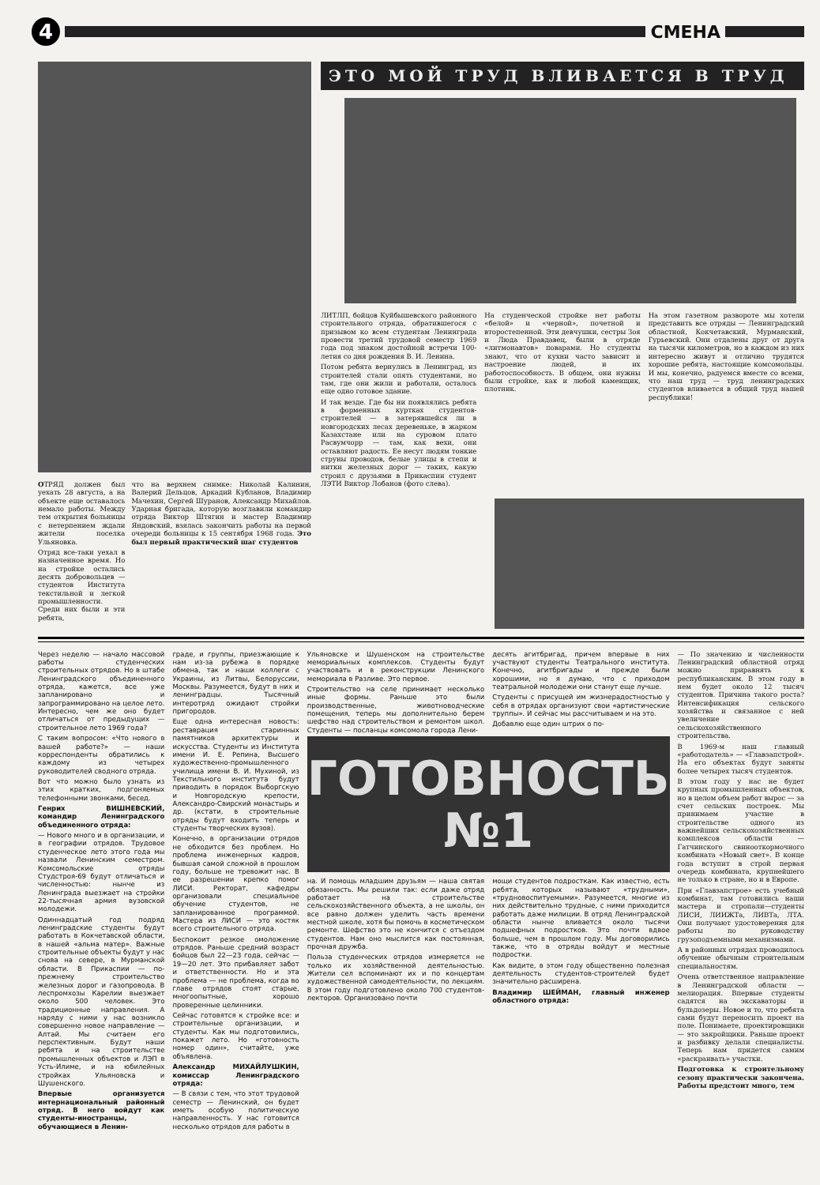4
СМЕНА
ОТРЯД должен был уехать 28 августа, а на объекте еще оставалось немало работы. Между тем открытия больницы с нетерпением ждали жители поселка Ульяновка.
Отряд все-таки уехал в назначенное время. Но на стройке остались десять добровольцев — студентов Института текстильной и легкой промышленности. Среди них были и эти ребята,
что на верхнем снимке: Николай Калинин, Валерий Дельцов, Аркадий Кубланов, Владимир Мачехин, Сергей Шуранов, Александр Михайлов. Ударная бригада, которую возглавили командир отряда Виктор Штягин и мастер Владимир Яндовский, взялась закончить работы на первой очереди больницы к 15 сентября 1968 года. Это был первый практический шаг студентов
ЭТО МОЙ ТРУД ВЛИВАЕТСЯ В ТРУД
ЛИТЛП, бойцов Куйбышевского районного строительного отряда, обратившегося с призывом ко всем студентам Ленинграда провести третий трудовой семестр 1969 года под знаком достойной встречи 100-летия со дня рождения В. И. Ленина.
Потом ребята вернулись в Ленинград, из строителей стали опять студентами, но там, где они жили и работали, осталось еще одно готовое здание.
И так везде. Где бы ни появлялись ребята в форменных куртках студентов-строителей — в затерявшейся ли в новгородских лесах деревеньке, в жарком Казахстане или на суровом плато Расвумчорр — там, как вехи, они оставляют радость. Ее несут людям тонкие струны проводов, белые улицы в степи и нитки железных дорог — таких, какую строил с друзьями в Прикаспии студент ЛЭТИ Виктор Лобанов (фото слева).
На студенческой стройке нет работы «белой» и «черной», почетной и второстепенной. Эти девчушки, сестры Зоя и Люда Правдавец, были в отряде «литмонавтов» поварами. Но студенты знают, что от кухни часто зависит и настроение людей, и их работоспособность. В общем, они нужны были стройке, как и любой каменщик, плотник.
На этом газетном развороте мы хотели представить все отряды — Ленинградский областной, Кокчетавский, Мурманский, Гурьевский. Они отдалены друг от друга на тысячи километров, но в каждом из них интересно живут и отлично трудятся хорошие ребята, настоящие комсомольцы. И мы, конечно, радуемся вместе со всеми, что наш труд — труд ленинградских студентов вливается в общий труд нашей республики!
Через неделю — начало массовой работы студенческих строительных отрядов. Но в штабе Ленинградского объединенного отряда, кажется, все уже запланировано и запрограммировано на целое лето. Интересно, чем же оно будет отличаться от предыдущих — строительное лето 1969 года?
С таким вопросом: «Что нового в вашей работе?» — наши корреспонденты обратились к каждому из четырех руководителей сводного отряда.
Вот что можно было узнать из этих кратких, подгоняемых телефонными звонками, бесед.
Генрих ВИШНЕВСКИЙ, командир Ленинградского объединенного отряда:
— Нового много и в организации, и в географии отрядов. Трудовое студенческое лето этого года мы назвали Ленинским семестром. Комсомольские отряды Студстроя-69 будут отличаться и численностью: нынче из Ленинграда выезжает на стройки 22-тысячная армия вузовской молодежи.
Одиннадцатый год подряд ленинградские студенты будут работать в Кокчетавской области, в нашей «альма матер». Важные строительные объекты будут у нас снова на севере, в Мурманской области. В Прикаспии — по-прежнему строительство железных дорог и газопровода. В леспромхозы Карелии выезжает около 500 человек. Это традиционные направления. А наряду с ними у нас возникло совершенно новое направление — Алтай. Мы считаем его перспективным. Будут наши ребята и на строительстве промышленных объектов и ЛЭП в Усть-Илиме, и на юбилейных стройках Ульяновска и Шушенского.
Впервые организуется интернациональный районный отряд. В него войдут как студенты-иностранцы, обучающиеся в Ленин-
граде, и группы, приезжающие к нам из-за рубежа в порядке обмена, так и наши коллеги с Украины, из Литвы, Белоруссии, Москвы. Разумеется, будут в них и ленинградцы. Тысячный интеротряд ожидают стройки пригородов.
Еще одна интересная новость: реставрация старинных памятников архитектуры и искусства. Студенты из Института имени И. Е. Репина, Высшего художественно-промышленного училища имени В. И. Мухиной, из Текстильного института будут приводить в порядок Выборгскую и Новгородскую крепости, Александро-Свирский монастырь и др. (кстати, в строительные отряды будут входить теперь и студенты творческих вузов).
Конечно, в организации отрядов не обходится без проблем. Но проблема инженерных кадров, бывшая самой сложной в прошлом году, больше не тревожит нас. В ее разрешении крепко помог ЛИСИ. Ректорат, кафедры организовали специальное обучение студентов, не запланированное программой. Мастера из ЛИСИ — это костяк всего строительного отряда.
Беспокоит резкое омоложение отрядов. Раньше средний возраст бойцов был 22—23 года, сейчас — 19—20 лет. Это прибавляет забот и ответственности. Но и эта проблема — не проблема, когда во главе отрядов стоят старые, многоопытные, хорошо проверенные целинники.
Сейчас готовятся к стройке все: и строительные организации, и студенты. Как мы подготовились, покажет лето. Но «готовность номер один», считайте, уже объявлена.
Александр МИХАЙЛУШКИН, комиссар Ленинградского отряда:
— В связи с тем, что этот трудовой семестр — Ленинский, он будет иметь особую политическую направленность. У нас готовится несколько отрядов для работы в
Ульяновске и Шушенском на строительстве мемориальных комплексов. Студенты будут участвовать и в реконструкции Ленинского мемориала в Разливе. Это первое.
Строительство на селе принимает несколько иные формы. Раньше это были производственные, животноводческие помещения, теперь мы дополнительно берем шефство над строительством и ремонтом школ. Студенты — посланцы комсомола города Лени-
десять агитбригад, причем впервые в них участвуют студенты Театрального института. Конечно, агитбригады и прежде были хорошими, но я думаю, что с приходом театральной молодежи они станут еще лучше.
Студенты с присущей им жизнерадостностью у себя в отрядах организуют свои «артистические труппы». И сейчас мы рассчитываем и на это.
Добавлю еще один штрих о по-
ГОТОВНОСТЬ
№1
на. И помощь младшим друзьям — наша святая обязанность. Мы решили так: если даже отряд работает на строительстве сельскохозяйственного объекта, а не школы, он все равно должен уделить часть времени местной школе, хотя бы помочь в косметическом ремонте. Шефство это не кончится с отъездом студентов. Нам оно мыслится как постоянная, прочная дружба.
Польза студенческих отрядов измеряется не только их хозяйственной деятельностью. Жители сел вспоминают их и по концертам художественной самодеятельности, по лекциям. В этом году подготовлено около 700 студентов-лекторов. Организовано почти
мощи студентов подросткам. Как известно, есть ребята, которых называют «трудными», «трудновоспитуемыми». Разумеется, многие из них действительно трудные, с ними приходится работать даже милиции. В отряд Ленинградской области нынче вливается около тысячи подшефных подростков. Это почти вдвое больше, чем в прошлом году. Мы договорились также, что в отряды войдут и местные подростки.
Как видите, в этом году общественно полезная деятельность студентов-строителей будет значительно расширена.
Владимир ШЕЙМАН, главный инженер областного отряда:
— По значению и численности Ленинградский областной отряд можно приравнять к республиканским. В этом году в нем будет около 12 тысяч студентов. Причина такого роста? Интенсификация сельского хозяйства и связанное с ней увеличение сельскохозяйственного строительства.
В 1969-м наш главный «работодатель» — «Главзапстрой». На его объектах будут заняты более четырех тысяч студентов.
В этом году у нас не будет крупных промышленных объектов, но в целом объем работ вырос — за счет сельских построек. Мы принимаем участие в строительстве одного из важнейших сельскохозяйственных комплексов области — Гатчинского свинооткормочного комбината «Новый свет». В конце года вступит в строй первая очередь комбината, крупнейшего не только в стране, но и в Европе.
При «Главзапстрое» есть учебный комбинат, там готовились наши мастера и стропали—студенты ЛИСИ, ЛИИЖТа, ЛИВТа, ЛТА. Они получают удостоверения для работы по руководству грузоподъемными механизмами.
А в районных отрядах проводилось обучение обычным строительным специальностям.
Очень ответственное направление в Ленинградской области — мелиорация. Впервые студенты садятся на экскаваторы и бульдозеры. Новое и то, что ребята сами будут переносить проект на поле. Понимаете, проектировщики — это закройщики. Раньше проект и разбивку делали специалисты. Теперь нам придется самим «раскраивать» участки.
Подготовка к строительному сезону практически закончена. Работы предстоит много, тем